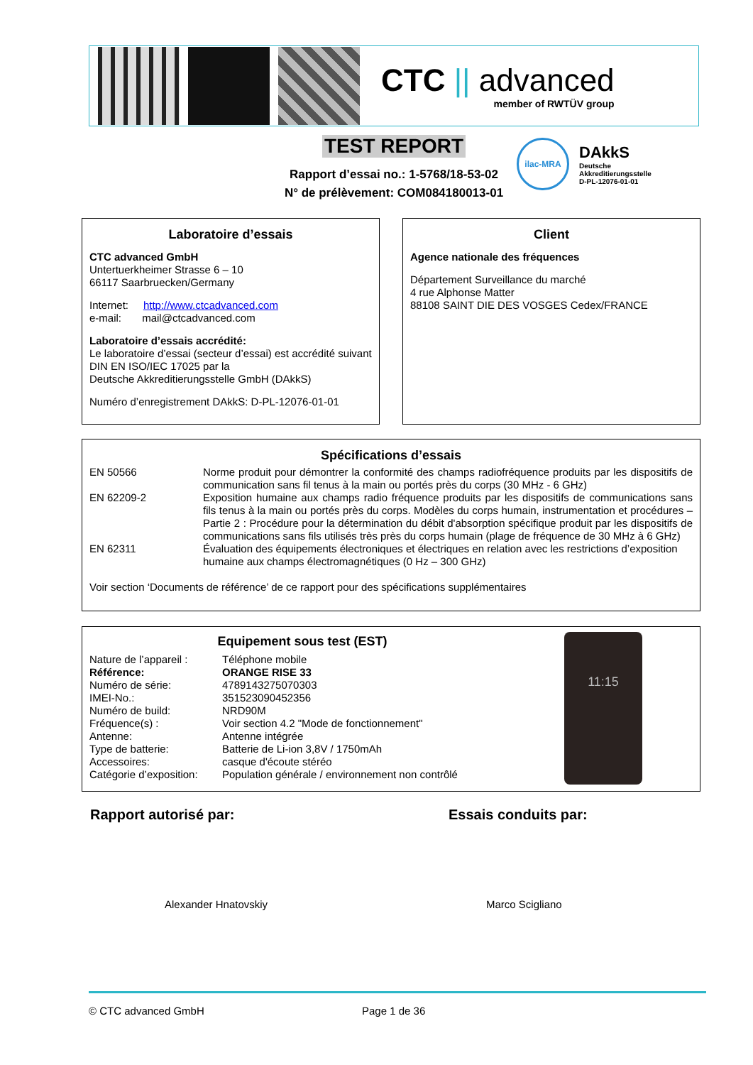CTC || advanced
member of RWTÜV group
TEST REPORT
Rapport d’essai no.: 1-5768/18-53-02
N° de prélèvement: COM084180013-01
ilac-MRA
DAkkS
Deutsche
Akkreditierungsstelle
D-PL-12076-01-01
Laboratoire d’essais
CTC advanced GmbH
Untertuerkheimer Strasse 6 – 10
66117 Saarbruecken/Germany
Internet: http://www.ctcadvanced.com
e-mail: mail@ctcadvanced.com
Laboratoire d’essais accrédité:
Le laboratoire d’essai (secteur d’essai) est accrédité suivant DIN EN ISO/IEC 17025 par la
Deutsche Akkreditierungsstelle GmbH (DAkkS)
Numéro d’enregistrement DAkkS: D-PL-12076-01-01
Client
Agence nationale des fréquences
Département Surveillance du marché
4 rue Alphonse Matter
88108 SAINT DIE DES VOSGES Cedex/FRANCE
Spécifications d’essais
| EN 50566 | Norme produit pour démontrer la conformité des champs radiofréquence produits par les dispositifs de communication sans fil tenus à la main ou portés près du corps (30 MHz - 6 GHz) |
| EN 62209-2 | Exposition humaine aux champs radio fréquence produits par les dispositifs de communications sans fils tenus à la main ou portés près du corps. Modèles du corps humain, instrumentation et procédures – Partie 2 : Procédure pour la détermination du débit d'absorption spécifique produit par les dispositifs de communications sans fils utilisés très près du corps humain (plage de fréquence de 30 MHz à 6 GHz) |
| EN 62311 | Évaluation des équipements électroniques et électriques en relation avec les restrictions d’exposition humaine aux champs électromagnétiques (0 Hz – 300 GHz) |
Voir section ‘Documents de référence’ de ce rapport pour des spécifications supplémentaires
Equipement sous test (EST)
| Nature de l’appareil : | Téléphone mobile |
| Référence: | ORANGE RISE 33 |
| Numéro de série: | 4789143275070303 |
| IMEI-No.: | 351523090452356 |
| Numéro de build: | NRD90M |
| Fréquence(s) : | Voir section 4.2 "Mode de fonctionnement" |
| Antenne: | Antenne intégrée |
| Type de batterie: | Batterie de Li-ion 3,8V / 1750mAh |
| Accessoires: | casque d'écoute stéréo |
| Catégorie d’exposition: | Population générale / environnement non contrôlé |
11:15
Rapport autorisé par: Essais conduits par:
Alexander Hnatovskiy Marco Scigliano
© CTC advanced GmbH Page 1 de 36